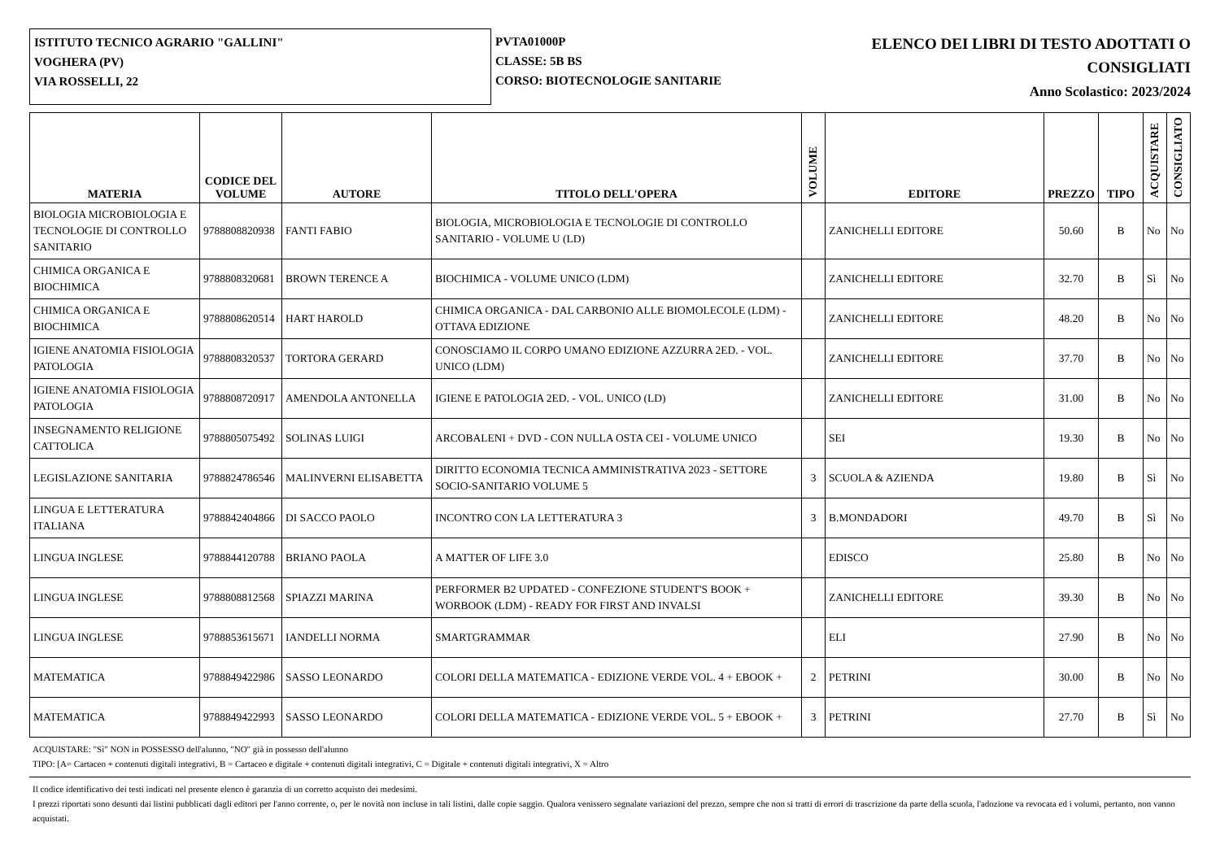ISTITUTO TECNICO AGRARIO "GALLINI"
VOGHERA (PV)
VIA ROSSELLI, 22
PVTA01000P
CLASSE: 5B BS
CORSO: BIOTECNOLOGIE SANITARIE
ELENCO DEI LIBRI DI TESTO ADOTTATI O
CONSIGLIATI
Anno Scolastico: 2023/2024
| MATERIA | CODICE DEL VOLUME | AUTORE | TITOLO DELL'OPERA | VOLUME | EDITORE | PREZZO | TIPO | ACQUISTARE | CONSIGLIATO |
| --- | --- | --- | --- | --- | --- | --- | --- | --- | --- |
| BIOLOGIA MICROBIOLOGIA E TECNOLOGIE DI CONTROLLO SANITARIO | 9788808820938 | FANTI FABIO | BIOLOGIA, MICROBIOLOGIA E TECNOLOGIE DI CONTROLLO SANITARIO - VOLUME U (LD) | | ZANICHELLI EDITORE | 50.60 | B | No | No |
| CHIMICA ORGANICA E BIOCHIMICA | 9788808320681 | BROWN TERENCE A | BIOCHIMICA - VOLUME UNICO (LDM) | | ZANICHELLI EDITORE | 32.70 | B | Sì | No |
| CHIMICA ORGANICA E BIOCHIMICA | 9788808620514 | HART HAROLD | CHIMICA ORGANICA - DAL CARBONIO ALLE BIOMOLECOLE (LDM) - OTTAVA EDIZIONE | | ZANICHELLI EDITORE | 48.20 | B | No | No |
| IGIENE ANATOMIA FISIOLOGIA PATOLOGIA | 9788808320537 | TORTORA GERARD | CONOSCIAMO IL CORPO UMANO EDIZIONE AZZURRA 2ED. - VOL. UNICO (LDM) | | ZANICHELLI EDITORE | 37.70 | B | No | No |
| IGIENE ANATOMIA FISIOLOGIA PATOLOGIA | 9788808720917 | AMENDOLA ANTONELLA | IGIENE E PATOLOGIA 2ED. - VOL. UNICO (LD) | | ZANICHELLI EDITORE | 31.00 | B | No | No |
| INSEGNAMENTO RELIGIONE CATTOLICA | 9788805075492 | SOLINAS LUIGI | ARCOBALENI + DVD - CON NULLA OSTA CEI - VOLUME UNICO | | SEI | 19.30 | B | No | No |
| LEGISLAZIONE SANITARIA | 9788824786546 | MALINVERNI ELISABETTA | DIRITTO ECONOMIA TECNICA AMMINISTRATIVA 2023 - SETTORE SOCIO-SANITARIO VOLUME 5 | 3 | SCUOLA & AZIENDA | 19.80 | B | Sì | No |
| LINGUA E LETTERATURA ITALIANA | 9788842404866 | DI SACCO PAOLO | INCONTRO CON LA LETTERATURA 3 | 3 | B.MONDADORI | 49.70 | B | Sì | No |
| LINGUA INGLESE | 9788844120788 | BRIANO PAOLA | A MATTER OF LIFE 3.0 | | EDISCO | 25.80 | B | No | No |
| LINGUA INGLESE | 9788808812568 | SPIAZZI MARINA | PERFORMER B2 UPDATED - CONFEZIONE STUDENT'S BOOK + WORBOOK (LDM) - READY FOR FIRST AND INVALSI | | ZANICHELLI EDITORE | 39.30 | B | No | No |
| LINGUA INGLESE | 9788853615671 | IANDELLI NORMA | SMARTGRAMMAR | | ELI | 27.90 | B | No | No |
| MATEMATICA | 9788849422986 | SASSO LEONARDO | COLORI DELLA MATEMATICA - EDIZIONE VERDE VOL. 4 + EBOOK + | 2 | PETRINI | 30.00 | B | No | No |
| MATEMATICA | 9788849422993 | SASSO LEONARDO | COLORI DELLA MATEMATICA - EDIZIONE VERDE VOL. 5 + EBOOK + | 3 | PETRINI | 27.70 | B | Sì | No |
ACQUISTARE: "Sì" NON in POSSESSO dell'alunno, "NO" già in possesso dell'alunno
TIPO: [A= Cartaceo + contenuti digitali integrativi, B = Cartaceo e digitale + contenuti digitali integrativi, C = Digitale + contenuti digitali integrativi, X = Altro
Il codice identificativo dei testi indicati nel presente elenco è garanzia di un corretto acquisto dei medesimi.
I prezzi riportati sono desunti dai listini pubblicati dagli editori per l'anno corrente, o, per le novità non incluse in tali listini, dalle copie saggio. Qualora venissero segnalate variazioni del prezzo, sempre che non si tratti di errori di trascrizione da parte della scuola, l'adozione va revocata ed i volumi, pertanto, non vanno acquistati.